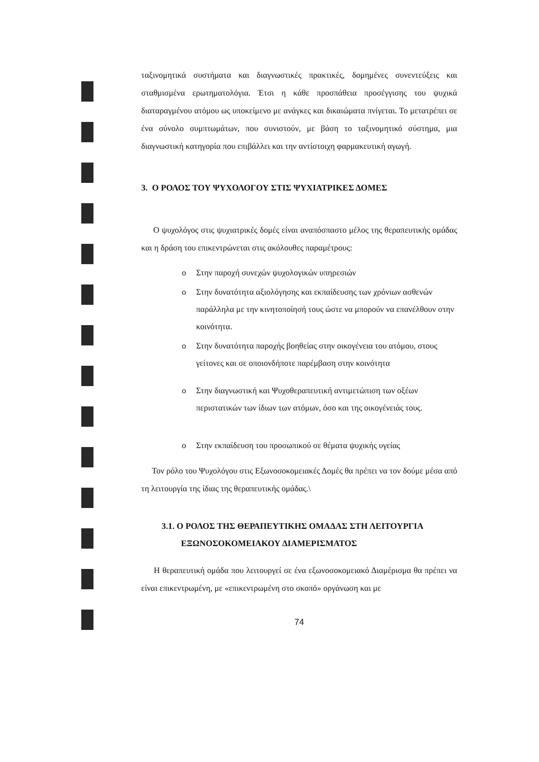ταξινομητικά συστήματα και διαγνωστικές πρακτικές, δομημένες συνεντεύξεις και σταθμισμένα ερωτηματολόγια. Έτσι η κάθε προσπάθεια προσέγγισης του ψυχικά διαταραγμένου ατόμου ως υποκείμενο με ανάγκες και δικαιώματα πνίγεται. Το μετατρέπει σε ένα σύνολο συμπτωμάτων, που συνιστούν, με βάση το ταξινομητικό σύστημα, μια διαγνωστική κατηγορία που επιβάλλει και την αντίστοιχη φαρμακευτική αγωγή.
3. Ο ΡΟΛΟΣ ΤΟΥ ΨΥΧΟΛΟΓΟΥ ΣΤΙΣ ΨΥΧΙΑΤΡΙΚΕΣ ΔΟΜΕΣ
Ο ψυχολόγος στις ψυχιατρικές δομές είναι αναπόσπαστο μέλος της θεραπευτικής ομάδας και η δράση του επικεντρώνεται στις ακόλουθες παραμέτρους:
o Στην παροχή συνεχών ψυχολογικών υπηρεσιών
o Στην δυνατότητα αξιολόγησης και εκπαίδευσης των χρόνιων ασθενών παράλληλα με την κινητοποίησή τους ώστε να μπορούν να επανέλθουν στην κοινότητα.
o Στην δυνατότητα παροχής βοηθείας στην οικογένεια του ατόμου, στους γείτονες και σε οποιονδήποτε παρέμβαση στην κοινότητα
o Στην διαγνωστική και Ψυχοθεραπευτική αντιμετώπιση των οξέων περιστατικών των ίδιων των ατόμων, όσο και της οικογένειάς τους.
o Στην εκπαίδευση του προσωπικού σε θέματα ψυχικής υγείας
Τον ρόλο του Ψυχολόγου στις Εξωνοσοκομειακές Δομές θα πρέπει να τον δούμε μέσα από τη λειτουργία της ίδιας της θεραπευτικής ομάδας.\
3.1. Ο ΡΟΛΟΣ ΤΗΣ ΘΕΡΑΠΕΥΤΙΚΗΣ ΟΜΑΔΑΣ ΣΤΗ ΛΕΙΤΟΥΡΓΙΑ
ΕΞΩΝΟΣΟΚΟΜΕΙΑΚΟΥ ΔΙΑΜΕΡΙΣΜΑΤΟΣ
Η θεραπευτική ομάδα που λειτουργεί σε ένα εξωνοσοκομειακό Διαμέρισμα θα πρέπει να είναι επικεντρωμένη, με «επικεντρωμένη στο σκοπό» οργάνωση και με
74